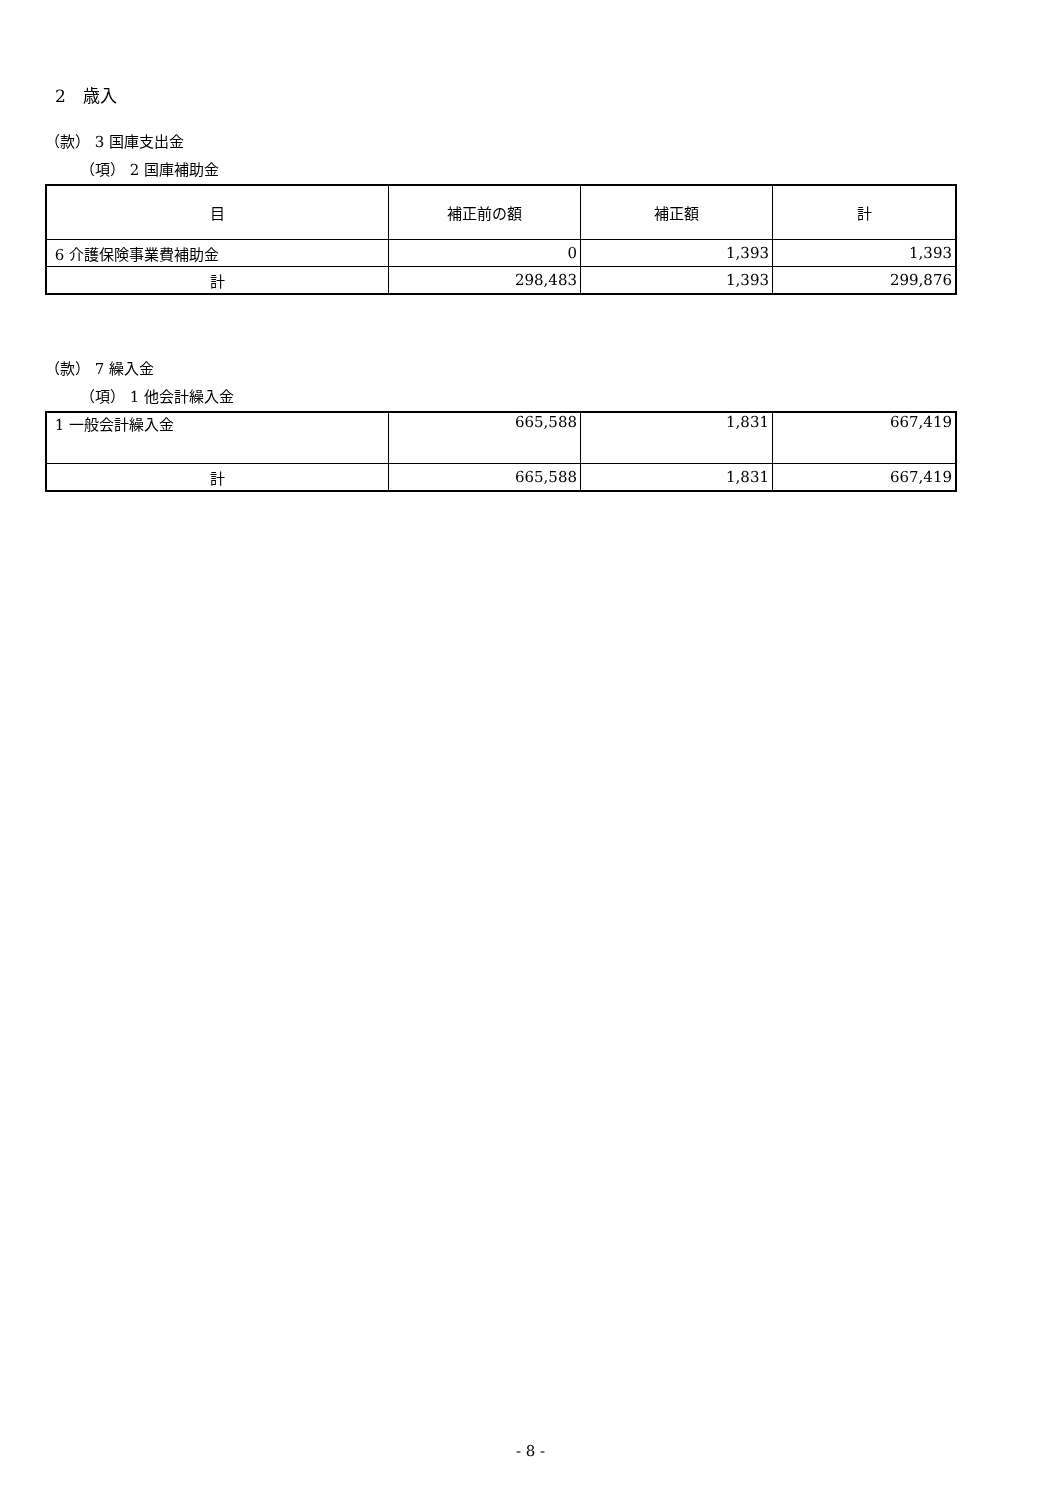2　歳入
（款） 3 国庫支出金
（項） 2 国庫補助金
| 目 | 補正前の額 | 補正額 | 計 |
| --- | --- | --- | --- |
| 6 介護保険事業費補助金 | 0 | 1,393 | 1,393 |
| 計 | 298,483 | 1,393 | 299,876 |
（款） 7 繰入金
（項） 1 他会計繰入金
| 1 一般会計繰入金 | 665,588 | 1,831 | 667,419 |
| 計 | 665,588 | 1,831 | 667,419 |
- 8 -